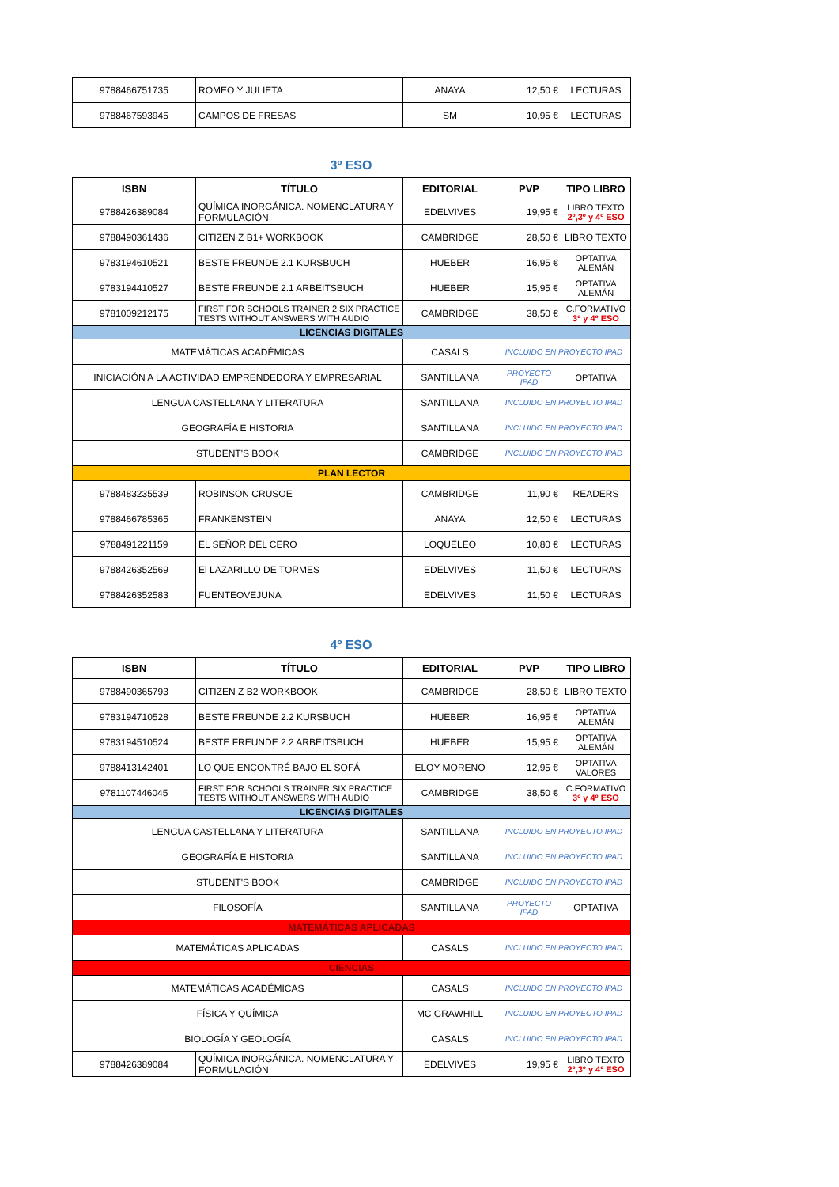| 9788466751735 | ROMEO Y JULIETA | ANAYA | 12,50 € | LECTURAS |
| 9788467593945 | CAMPOS DE FRESAS | SM | 10,95 € | LECTURAS |
3º ESO
| ISBN | TÍTULO | EDITORIAL | PVP | TIPO LIBRO |
| --- | --- | --- | --- | --- |
| 9788426389084 | QUÍMICA INORGÁNICA. NOMENCLATURA Y FORMULACIÓN | EDELVIVES | 19,95 € | LIBRO TEXTO 2º,3º y 4º ESO |
| 9788490361436 | CITIZEN Z B1+ WORKBOOK | CAMBRIDGE | 28,50 € | LIBRO TEXTO |
| 9783194610521 | BESTE FREUNDE 2.1 KURSBUCH | HUEBER | 16,95 € | OPTATIVA ALEMÁN |
| 9783194410527 | BESTE FREUNDE 2.1 ARBEITSBUCH | HUEBER | 15,95 € | OPTATIVA ALEMÁN |
| 9781009212175 | FIRST FOR SCHOOLS TRAINER 2 SIX PRACTICE TESTS WITHOUT ANSWERS WITH AUDIO | CAMBRIDGE | 38,50 € | C.FORMATIVO 3º y 4º ESO |
| LICENCIAS DIGITALES | | | | |
| MATEMÁTICAS ACADÉMICAS | | CASALS | INCLUIDO EN PROYECTO IPAD | |
| INICIACIÓN A LA ACTIVIDAD EMPRENDEDORA Y EMPRESARIAL | | SANTILLANA | PROYECTO IPAD | OPTATIVA |
| LENGUA CASTELLANA Y LITERATURA | | SANTILLANA | INCLUIDO EN PROYECTO IPAD | |
| GEOGRAFÍA E HISTORIA | | SANTILLANA | INCLUIDO EN PROYECTO IPAD | |
| STUDENT'S BOOK | | CAMBRIDGE | INCLUIDO EN PROYECTO IPAD | |
| PLAN LECTOR | | | | |
| 9788483235539 | ROBINSON CRUSOE | CAMBRIDGE | 11,90 € | READERS |
| 9788466785365 | FRANKENSTEIN | ANAYA | 12,50 € | LECTURAS |
| 9788491221159 | EL SEÑOR DEL CERO | LOQUELEO | 10,80 € | LECTURAS |
| 9788426352569 | El LAZARILLO DE TORMES | EDELVIVES | 11,50 € | LECTURAS |
| 9788426352583 | FUENTEOVEJUNA | EDELVIVES | 11,50 € | LECTURAS |
4º ESO
| ISBN | TÍTULO | EDITORIAL | PVP | TIPO LIBRO |
| --- | --- | --- | --- | --- |
| 9788490365793 | CITIZEN Z B2 WORKBOOK | CAMBRIDGE | 28,50 € | LIBRO TEXTO |
| 9783194710528 | BESTE FREUNDE 2.2 KURSBUCH | HUEBER | 16,95 € | OPTATIVA ALEMÁN |
| 9783194510524 | BESTE FREUNDE 2.2 ARBEITSBUCH | HUEBER | 15,95 € | OPTATIVA ALEMÁN |
| 9788413142401 | LO QUE ENCONTRÉ BAJO EL SOFÁ | ELOY MORENO | 12,95 € | OPTATIVA VALORES |
| 9781107446045 | FIRST FOR SCHOOLS TRAINER SIX PRACTICE TESTS WITHOUT ANSWERS WITH AUDIO | CAMBRIDGE | 38,50 € | C.FORMATIVO 3º y 4º ESO |
| LICENCIAS DIGITALES | | | | |
| LENGUA CASTELLANA Y LITERATURA | | SANTILLANA | INCLUIDO EN PROYECTO IPAD | |
| GEOGRAFÍA E HISTORIA | | SANTILLANA | INCLUIDO EN PROYECTO IPAD | |
| STUDENT'S BOOK | | CAMBRIDGE | INCLUIDO EN PROYECTO IPAD | |
| FILOSOFÍA | | SANTILLANA | PROYECTO IPAD | OPTATIVA |
| MATEMÁTICAS APLICADAS | | | | |
| MATEMÁTICAS APLICADAS | | CASALS | INCLUIDO EN PROYECTO IPAD | |
| CIENCIAS | | | | |
| MATEMÁTICAS ACADÉMICAS | | CASALS | INCLUIDO EN PROYECTO IPAD | |
| FÍSICA Y QUÍMICA | | MC GRAWHILL | INCLUIDO EN PROYECTO IPAD | |
| BIOLOGÍA Y GEOLOGÍA | | CASALS | INCLUIDO EN PROYECTO IPAD | |
| 9788426389084 | QUÍMICA INORGÁNICA. NOMENCLATURA Y FORMULACIÓN | EDELVIVES | 19,95 € | LIBRO TEXTO 2º,3º y 4º ESO |